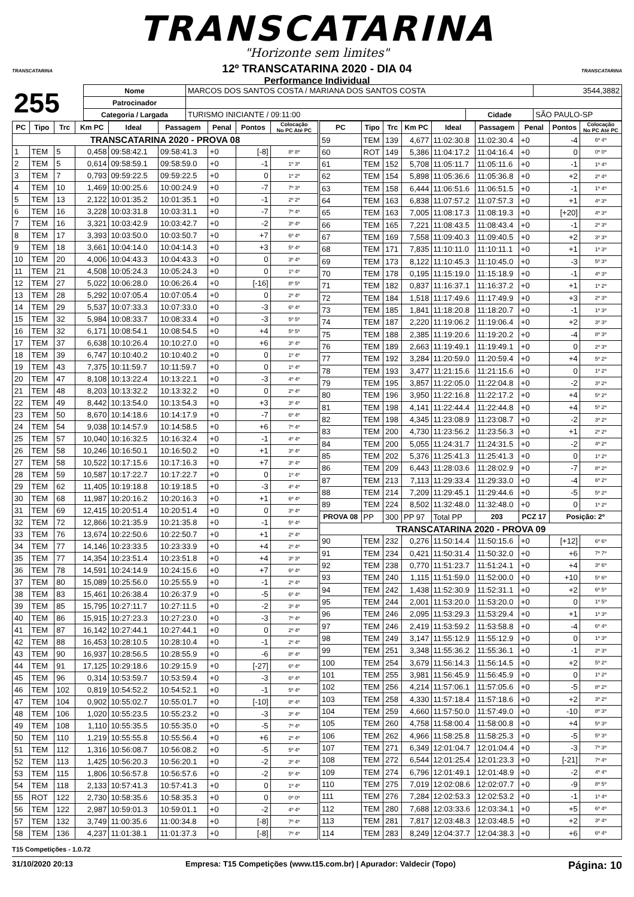TRANSCATARINA
"Horizonte sem limites"
12º TRANSCATARINA 2020 - DIA 04
Performance Individual
TRANSCATARINA TRANSCATARINA
| 255 | Nome | MARCOS DOS SANTOS COSTA / MARIANA DOS SANTOS COSTA | | | 3544,3882 |
| | Patrocinador | | | | |
| | Categoria / Largada | TURISMO INICIANTE / 09:11:00 | Cidade | SÃO PAULO-SP | |
| PC | Tipo | Trc | Km PC | Ideal | Passagem | Penal | Pontos | Colocação No PC Até PC |
| --- | --- | --- | --- | --- | --- | --- | --- | --- |
| TRANSCATARINA 2020 - PROVA 08 | | | | | | | | |
| 1 | TEM | 5 | 0,458 | 09:58:42.1 | 09:58:41.3 | +0 | [-8] | 8º 8º |
| 2 | TEM | 5 | 0,614 | 09:58:59.1 | 09:58:59.0 | +0 | -1 | 1º 3º |
| 3 | TEM | 7 | 0,793 | 09:59:22.5 | 09:59:22.5 | +0 | 0 | 1º 2º |
| 4 | TEM | 10 | 1,469 | 10:00:25.6 | 10:00:24.9 | +0 | -7 | 7º 3º |
| 5 | TEM | 13 | 2,122 | 10:01:35.2 | 10:01:35.1 | +0 | -1 | 2º 2º |
| 6 | TEM | 16 | 3,228 | 10:03:31.8 | 10:03:31.1 | +0 | -7 | 7º 4º |
| 7 | TEM | 16 | 3,321 | 10:03:42.9 | 10:03:42.7 | +0 | -2 | 3º 4º |
| 8 | TEM | 17 | 3,393 | 10:03:50.0 | 10:03:50.7 | +0 | +7 | 6º 4º |
| 9 | TEM | 18 | 3,661 | 10:04:14.0 | 10:04:14.3 | +0 | +3 | 5º 4º |
| 10 | TEM | 20 | 4,006 | 10:04:43.3 | 10:04:43.3 | +0 | 0 | 3º 4º |
| 11 | TEM | 21 | 4,508 | 10:05:24.3 | 10:05:24.3 | +0 | 0 | 1º 4º |
| 12 | TEM | 27 | 5,022 | 10:06:28.0 | 10:06:26.4 | +0 | [-16] | 8º 5º |
| 13 | TEM | 28 | 5,292 | 10:07:05.4 | 10:07:05.4 | +0 | 0 | 2º 4º |
| 14 | TEM | 29 | 5,537 | 10:07:33.3 | 10:07:33.0 | +0 | -3 | 6º 4º |
| 15 | TEM | 32 | 5,984 | 10:08:33.7 | 10:08:33.4 | +0 | -3 | 5º 5º |
| 16 | TEM | 32 | 6,171 | 10:08:54.1 | 10:08:54.5 | +0 | +4 | 5º 5º |
| 17 | TEM | 37 | 6,638 | 10:10:26.4 | 10:10:27.0 | +0 | +6 | 3º 4º |
| 18 | TEM | 39 | 6,747 | 10:10:40.2 | 10:10:40.2 | +0 | 0 | 1º 4º |
| 19 | TEM | 43 | 7,375 | 10:11:59.7 | 10:11:59.7 | +0 | 0 | 1º 4º |
| 20 | TEM | 47 | 8,108 | 10:13:22.4 | 10:13:22.1 | +0 | -3 | 4º 4º |
| 21 | TEM | 48 | 8,203 | 10:13:32.2 | 10:13:32.2 | +0 | 0 | 2º 4º |
| 22 | TEM | 49 | 8,442 | 10:13:54.0 | 10:13:54.3 | +0 | +3 | 3º 4º |
| 23 | TEM | 50 | 8,670 | 10:14:18.6 | 10:14:17.9 | +0 | -7 | 6º 4º |
| 24 | TEM | 54 | 9,038 | 10:14:57.9 | 10:14:58.5 | +0 | +6 | 7º 4º |
| 25 | TEM | 57 | 10,040 | 10:16:32.5 | 10:16:32.4 | +0 | -1 | 4º 4º |
| 26 | TEM | 58 | 10,246 | 10:16:50.1 | 10:16:50.2 | +0 | +1 | 3º 4º |
| 27 | TEM | 58 | 10,522 | 10:17:15.6 | 10:17:16.3 | +0 | +7 | 3º 4º |
| 28 | TEM | 59 | 10,587 | 10:17:22.7 | 10:17:22.7 | +0 | 0 | 1º 4º |
| 29 | TEM | 62 | 11,405 | 10:19:18.8 | 10:19:18.5 | +0 | -3 | 4º 4º |
| 30 | TEM | 68 | 11,987 | 10:20:16.2 | 10:20:16.3 | +0 | +1 | 6º 4º |
| 31 | TEM | 69 | 12,415 | 10:20:51.4 | 10:20:51.4 | +0 | 0 | 3º 4º |
| 32 | TEM | 72 | 12,866 | 10:21:35.9 | 10:21:35.8 | +0 | -1 | 5º 4º |
| 33 | TEM | 76 | 13,674 | 10:22:50.6 | 10:22:50.7 | +0 | +1 | 2º 4º |
| 34 | TEM | 77 | 14,146 | 10:23:33.5 | 10:23:33.9 | +0 | +4 | 2º 4º |
| 35 | TEM | 77 | 14,354 | 10:23:51.4 | 10:23:51.8 | +0 | +4 | 3º 3º |
| 36 | TEM | 78 | 14,591 | 10:24:14.9 | 10:24:15.6 | +0 | +7 | 6º 4º |
| 37 | TEM | 80 | 15,089 | 10:25:56.0 | 10:25:55.9 | +0 | -1 | 2º 4º |
| 38 | TEM | 83 | 15,461 | 10:26:38.4 | 10:26:37.9 | +0 | -5 | 6º 4º |
| 39 | TEM | 85 | 15,795 | 10:27:11.7 | 10:27:11.5 | +0 | -2 | 3º 4º |
| 40 | TEM | 86 | 15,915 | 10:27:23.3 | 10:27:23.0 | +0 | -3 | 7º 4º |
| 41 | TEM | 87 | 16,142 | 10:27:44.1 | 10:27:44.1 | +0 | 0 | 2º 4º |
| 42 | TEM | 88 | 16,453 | 10:28:10.5 | 10:28:10.4 | +0 | -1 | 2º 4º |
| 43 | TEM | 90 | 16,937 | 10:28:56.5 | 10:28:55.9 | +0 | -6 | 8º 4º |
| 44 | TEM | 91 | 17,125 | 10:29:18.6 | 10:29:15.9 | +0 | [-27] | 6º 4º |
| 45 | TEM | 96 | 0,314 | 10:53:59.7 | 10:53:59.4 | +0 | -3 | 6º 4º |
| 46 | TEM | 102 | 0,819 | 10:54:52.2 | 10:54:52.1 | +0 | -1 | 5º 4º |
| 47 | TEM | 104 | 0,902 | 10:55:02.7 | 10:55:01.7 | +0 | [-10] | 8º 4º |
| 48 | TEM | 106 | 1,020 | 10:55:23.5 | 10:55:23.2 | +0 | -3 | 3º 4º |
| 49 | TEM | 108 | 1,110 | 10:55:35.5 | 10:55:35.0 | +0 | -5 | 7º 4º |
| 50 | TEM | 110 | 1,219 | 10:55:55.8 | 10:55:56.4 | +0 | +6 | 2º 4º |
| 51 | TEM | 112 | 1,316 | 10:56:08.7 | 10:56:08.2 | +0 | -5 | 5º 4º |
| 52 | TEM | 113 | 1,425 | 10:56:20.3 | 10:56:20.1 | +0 | -2 | 3º 4º |
| 53 | TEM | 115 | 1,806 | 10:56:57.8 | 10:56:57.6 | +0 | -2 | 5º 4º |
| 54 | TEM | 118 | 2,133 | 10:57:41.3 | 10:57:41.3 | +0 | 0 | 1º 4º |
| 55 | ROT | 122 | 2,730 | 10:58:35.6 | 10:58:35.3 | +0 | 0 | 0º 0º |
| 56 | TEM | 122 | 2,987 | 10:59:01.3 | 10:59:01.1 | +0 | -2 | 4º 4º |
| 57 | TEM | 132 | 3,749 | 11:00:35.6 | 11:00:34.8 | +0 | [-8] | 7º 4º |
| 58 | TEM | 136 | 4,237 | 11:01:38.1 | 11:01:37.3 | +0 | [-8] | 7º 4º |
| PC | Tipo | Trc | Km PC | Ideal | Passagem | Penal | Pontos | Colocação No PC Até PC |
| --- | --- | --- | --- | --- | --- | --- | --- | --- |
| 59 | TEM | 139 | 4,677 | 11:02:30.8 | 11:02:30.4 | +0 | -4 | 6º 4º |
| 60 | ROT | 149 | 5,386 | 11:04:17.2 | 11:04:16.4 | +0 | 0 | 0º 0º |
| 61 | TEM | 152 | 5,708 | 11:05:11.7 | 11:05:11.6 | +0 | -1 | 1º 4º |
| 62 | TEM | 154 | 5,898 | 11:05:36.6 | 11:05:36.8 | +0 | +2 | 2º 4º |
| 63 | TEM | 158 | 6,444 | 11:06:51.6 | 11:06:51.5 | +0 | -1 | 1º 4º |
| 64 | TEM | 163 | 6,838 | 11:07:57.2 | 11:07:57.3 | +0 | +1 | 4º 3º |
| 65 | TEM | 163 | 7,005 | 11:08:17.3 | 11:08:19.3 | +0 | [+20] | 4º 3º |
| 66 | TEM | 165 | 7,221 | 11:08:43.5 | 11:08:43.4 | +0 | -1 | 2º 3º |
| 67 | TEM | 169 | 7,558 | 11:09:40.3 | 11:09:40.5 | +0 | +2 | 3º 3º |
| 68 | TEM | 171 | 7,835 | 11:10:11.0 | 11:10:11.1 | +0 | +1 | 1º 3º |
| 69 | TEM | 173 | 8,122 | 11:10:45.3 | 11:10:45.0 | +0 | -3 | 5º 3º |
| 70 | TEM | 178 | 0,195 | 11:15:19.0 | 11:15:18.9 | +0 | -1 | 4º 3º |
| 71 | TEM | 182 | 0,837 | 11:16:37.1 | 11:16:37.2 | +0 | +1 | 1º 2º |
| 72 | TEM | 184 | 1,518 | 11:17:49.6 | 11:17:49.9 | +0 | +3 | 2º 3º |
| 73 | TEM | 185 | 1,841 | 11:18:20.8 | 11:18:20.7 | +0 | -1 | 1º 3º |
| 74 | TEM | 187 | 2,220 | 11:19:06.2 | 11:19:06.4 | +0 | +2 | 3º 3º |
| 75 | TEM | 188 | 2,385 | 11:19:20.6 | 11:19:20.2 | +0 | -4 | 8º 3º |
| 76 | TEM | 189 | 2,663 | 11:19:49.1 | 11:19:49.1 | +0 | 0 | 2º 3º |
| 77 | TEM | 192 | 3,284 | 11:20:59.0 | 11:20:59.4 | +0 | +4 | 5º 2º |
| 78 | TEM | 193 | 3,477 | 11:21:15.6 | 11:21:15.6 | +0 | 0 | 1º 2º |
| 79 | TEM | 195 | 3,857 | 11:22:05.0 | 11:22:04.8 | +0 | -2 | 3º 2º |
| 80 | TEM | 196 | 3,950 | 11:22:16.8 | 11:22:17.2 | +0 | +4 | 5º 2º |
| 81 | TEM | 198 | 4,141 | 11:22:44.4 | 11:22:44.8 | +0 | +4 | 5º 2º |
| 82 | TEM | 198 | 4,345 | 11:23:08.9 | 11:23:08.7 | +0 | -2 | 3º 2º |
| 83 | TEM | 200 | 4,730 | 11:23:56.2 | 11:23:56.3 | +0 | +1 | 2º 2º |
| 84 | TEM | 200 | 5,055 | 11:24:31.7 | 11:24:31.5 | +0 | -2 | 4º 2º |
| 85 | TEM | 202 | 5,376 | 11:25:41.3 | 11:25:41.3 | +0 | 0 | 1º 2º |
| 86 | TEM | 209 | 6,443 | 11:28:03.6 | 11:28:02.9 | +0 | -7 | 8º 2º |
| 87 | TEM | 213 | 7,113 | 11:29:33.4 | 11:29:33.0 | +0 | -4 | 6º 2º |
| 88 | TEM | 214 | 7,209 | 11:29:45.1 | 11:29:44.6 | +0 | -5 | 5º 2º |
| 89 | TEM | 224 | 8,502 | 11:32:48.0 | 11:32:48.0 | +0 | 0 | 1º 2º |
| PROVA 08 | PP | 300 | PP 97 | Total PP | 203 | PCZ 17 | Posição: 2º | |
| TRANSCATARINA 2020 - PROVA 09 | | | | | | | | |
| 90 | TEM | 232 | 0,276 | 11:50:14.4 | 11:50:15.6 | +0 | [+12] | 6º 6º |
| 91 | TEM | 234 | 0,421 | 11:50:31.4 | 11:50:32.0 | +0 | +6 | 7º 7º |
| 92 | TEM | 238 | 0,770 | 11:51:23.7 | 11:51:24.1 | +0 | +4 | 3º 6º |
| 93 | TEM | 240 | 1,115 | 11:51:59.0 | 11:52:00.0 | +0 | +10 | 5º 6º |
| 94 | TEM | 242 | 1,438 | 11:52:30.9 | 11:52:31.1 | +0 | +2 | 6º 5º |
| 95 | TEM | 244 | 2,001 | 11:53:20.0 | 11:53:20.0 | +0 | 0 | 1º 5º |
| 96 | TEM | 246 | 2,095 | 11:53:29.3 | 11:53:29.4 | +0 | +1 | 1º 3º |
| 97 | TEM | 246 | 2,419 | 11:53:59.2 | 11:53:58.8 | +0 | -4 | 6º 4º |
| 98 | TEM | 249 | 3,147 | 11:55:12.9 | 11:55:12.9 | +0 | 0 | 1º 3º |
| 99 | TEM | 251 | 3,348 | 11:55:36.2 | 11:55:36.1 | +0 | -1 | 2º 3º |
| 100 | TEM | 254 | 3,679 | 11:56:14.3 | 11:56:14.5 | +0 | +2 | 5º 2º |
| 101 | TEM | 255 | 3,981 | 11:56:45.9 | 11:56:45.9 | +0 | 0 | 1º 2º |
| 102 | TEM | 256 | 4,214 | 11:57:06.1 | 11:57:05.6 | +0 | -5 | 8º 2º |
| 103 | TEM | 258 | 4,330 | 11:57:18.4 | 11:57:18.6 | +0 | +2 | 3º 2º |
| 104 | TEM | 259 | 4,660 | 11:57:50.0 | 11:57:49.0 | +0 | -10 | 8º 3º |
| 105 | TEM | 260 | 4,758 | 11:58:00.4 | 11:58:00.8 | +0 | +4 | 5º 3º |
| 106 | TEM | 262 | 4,966 | 11:58:25.8 | 11:58:25.3 | +0 | -5 | 5º 3º |
| 107 | TEM | 271 | 6,349 | 12:01:04.7 | 12:01:04.4 | +0 | -3 | 7º 3º |
| 108 | TEM | 272 | 6,544 | 12:01:25.4 | 12:01:23.3 | +0 | [-21] | 7º 4º |
| 109 | TEM | 274 | 6,796 | 12:01:49.1 | 12:01:48.9 | +0 | -2 | 4º 4º |
| 110 | TEM | 275 | 7,019 | 12:02:08.6 | 12:02:07.7 | +0 | -9 | 8º 5º |
| 111 | TEM | 276 | 7,284 | 12:02:53.3 | 12:02:53.2 | +0 | -1 | 1º 4º |
| 112 | TEM | 280 | 7,688 | 12:03:33.6 | 12:03:34.1 | +0 | +5 | 6º 4º |
| 113 | TEM | 281 | 7,817 | 12:03:48.3 | 12:03:48.5 | +0 | +2 | 3º 4º |
| 114 | TEM | 283 | 8,249 | 12:04:37.7 | 12:04:38.3 | +0 | +6 | 6º 4º |
T15 Competições - 1.0.72
31/10/2020 20:13 Empresa: T15 Competições (www.t15.com.br) | Apurador: Valdecir (Topo) Página: 10